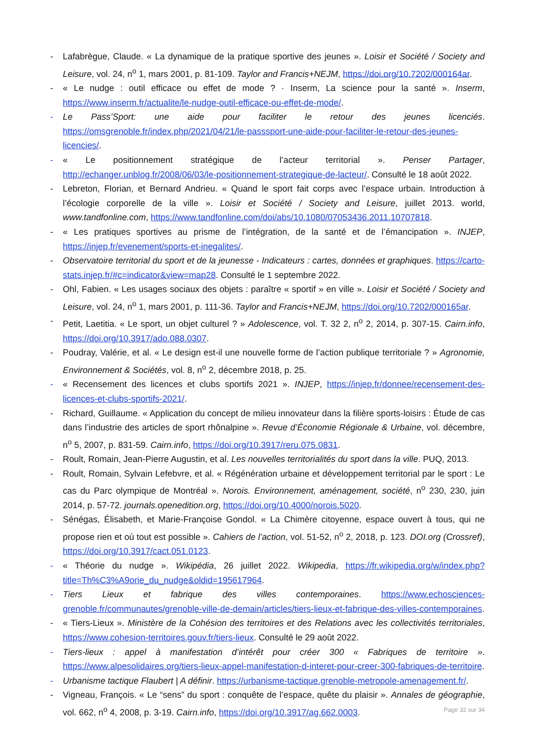- Lafabrègue, Claude. « La dynamique de la pratique sportive des jeunes ». Loisir et Société / Society and Leisure, vol. 24, n<sup>o</sup> 1, mars 2001, p. 81-109. Taylor and Francis+NEJM, https://doi.org/10.7202/000164ar.
- « Le nudge : outil efficace ou effet de mode ? · Inserm, La science pour la santé ». Inserm, https://www.inserm.fr/actualite/le-nudge-outil-efficace-ou-effet-de-mode/.
- Le Pass’Sport: une aide pour faciliter le retour des jeunes licenciés. https://omsgrenoble.fr/index.php/2021/04/21/le-passsport-une-aide-pour-faciliter-le-retour-des-jeunes-licencies/.
- « Le positionnement stratégique de l’acteur territorial ». Penser Partager, http://echanger.unblog.fr/2008/06/03/le-positionnement-strategique-de-lacteur/. Consulté le 18 août 2022.
- Lebreton, Florian, et Bernard Andrieu. « Quand le sport fait corps avec l’espace urbain. Introduction à l’écologie corporelle de la ville ». Loisir et Société / Society and Leisure, juillet 2013. world, www.tandfonline.com, https://www.tandfonline.com/doi/abs/10.1080/07053436.2011.10707818.
- « Les pratiques sportives au prisme de l’intégration, de la santé et de l’émancipation ». INJEP, https://injep.fr/evenement/sports-et-inegalites/.
- Observatoire territorial du sport et de la jeunesse - Indicateurs : cartes, données et graphiques. https://carto-stats.injep.fr/#c=indicator&view=map28. Consulté le 1 septembre 2022.
- Ohl, Fabien. « Les usages sociaux des objets : paraître « sportif » en ville ». Loisir et Société / Society and Leisure, vol. 24, n<sup>o</sup> 1, mars 2001, p. 111-36. Taylor and Francis+NEJM, https://doi.org/10.7202/000165ar.
- Petit, Laetitia. « Le sport, un objet culturel ? » Adolescence, vol. T. 32 2, n<sup>o</sup> 2, 2014, p. 307-15. Cairn.info, https://doi.org/10.3917/ado.088.0307.
- Poudray, Valérie, et al. « Le design est-il une nouvelle forme de l’action publique territoriale ? » Agronomie, Environnement & Sociétés, vol. 8, n<sup>o</sup> 2, décembre 2018, p. 25.
- « Recensement des licences et clubs sportifs 2021 ». INJEP, https://injep.fr/donnee/recensement-des-licences-et-clubs-sportifs-2021/.
- Richard, Guillaume. « Application du concept de milieu innovateur dans la filière sports-loisirs : Étude de cas dans l’industrie des articles de sport rhônalpine ». Revue d’Économie Régionale & Urbaine, vol. décembre, n<sup>o</sup> 5, 2007, p. 831-59. Cairn.info, https://doi.org/10.3917/reru.075.0831.
- Roult, Romain, Jean-Pierre Augustin, et al. Les nouvelles territorialités du sport dans la ville. PUQ, 2013.
- Roult, Romain, Sylvain Lefebvre, et al. « Régénération urbaine et développement territorial par le sport : Le cas du Parc olympique de Montréal ». Norois. Environnement, aménagement, société, n<sup>o</sup> 230, 230, juin 2014, p. 57-72. journals.openedition.org, https://doi.org/10.4000/norois.5020.
- Sénégas, Élisabeth, et Marie-Françoise Gondol. « La Chimère citoyenne, espace ouvert à tous, qui ne propose rien et où tout est possible ». Cahiers de l’action, vol. 51-52, n<sup>o</sup> 2, 2018, p. 123. DOI.org (Crossref), https://doi.org/10.3917/cact.051.0123.
- « Théorie du nudge ». Wikipédia, 26 juillet 2022. Wikipedia, https://fr.wikipedia.org/w/index.php?title=Th%C3%A9orie_du_nudge&oldid=195617964.
- Tiers Lieux et fabrique des villes contemporaines. https://www.echosciences-grenoble.fr/communautes/grenoble-ville-de-demain/articles/tiers-lieux-et-fabrique-des-villes-contemporaines.
- « Tiers-Lieux ». Ministère de la Cohésion des territoires et des Relations avec les collectivités territoriales, https://www.cohesion-territoires.gouv.fr/tiers-lieux. Consulté le 29 août 2022.
- Tiers-lieux : appel à manifestation d’intérêt pour créer 300 « Fabriques de territoire ». https://www.alpesolidaires.org/tiers-lieux-appel-manifestation-d-interet-pour-creer-300-fabriques-de-territoire.
- Urbanisme tactique Flaubert | A définir. https://urbanisme-tactique.grenoble-metropole-amenagement.fr/.
- Vigneau, François. « Le “sens” du sport : conquête de l’espace, quête du plaisir ». Annales de géographie, vol. 662, n<sup>o</sup> 4, 2008, p. 3-19. Cairn.info, https://doi.org/10.3917/ag.662.0003.
Page 32 sur 34